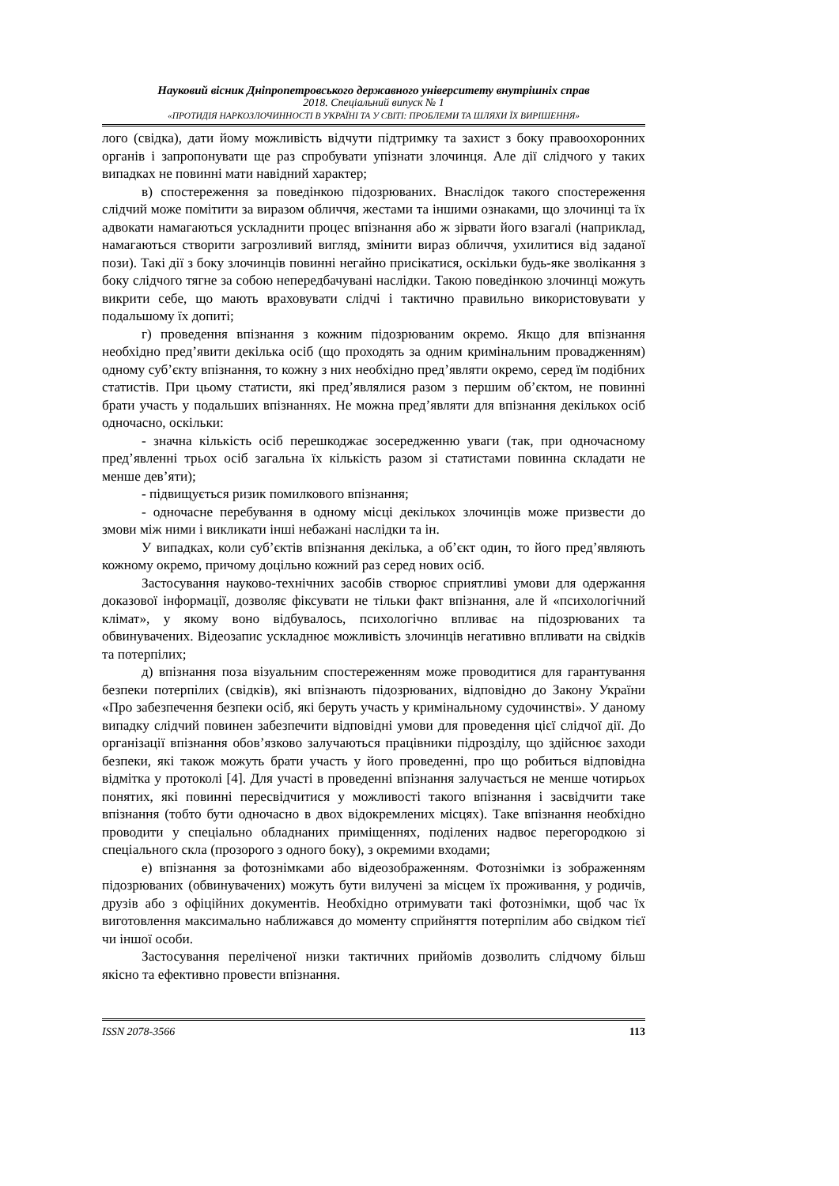Науковий вісник Дніпропетровського державного університету внутрішніх справ
2018. Спеціальний випуск № 1
«ПРОТИДІЯ НАРКОЗЛОЧИННОСТІ В УКРАЇНІ ТА У СВІТІ: ПРОБЛЕМИ ТА ШЛЯХИ ЇХ ВИРІШЕННЯ»
лого (свідка), дати йому можливість відчути підтримку та захист з боку правоохоронних органів і запропонувати ще раз спробувати упізнати злочинця. Але дії слідчого у таких випадках не повинні мати навідний характер;
в) спостереження за поведінкою підозрюваних. Внаслідок такого спостереження слідчий може помітити за виразом обличчя, жестами та іншими ознаками, що злочинці та їх адвокати намагаються ускладнити процес впізнання або ж зірвати його взагалі (наприклад, намагаються створити загрозливий вигляд, змінити вираз обличчя, ухилитися від заданої пози). Такі дії з боку злочинців повинні негайно присікатися, оскільки будь-яке зволікання з боку слідчого тягне за собою непередбачувані наслідки. Такою поведінкою злочинці можуть викрити себе, що мають враховувати слідчі і тактично правильно використовувати у подальшому їх допиті;
г) проведення впізнання з кожним підозрюваним окремо. Якщо для впізнання необхідно пред’явити декілька осіб (що проходять за одним кримінальним провадженням) одному суб’єкту впізнання, то кожну з них необхідно пред’являти окремо, серед їм подібних статистів. При цьому статисти, які пред’являлися разом з першим об’єктом, не повинні брати участь у подальших впізнаннях. Не можна пред’являти для впізнання декількох осіб одночасно, оскільки:
- значна кількість осіб перешкоджає зосередженню уваги (так, при одночасному пред’явленні трьох осіб загальна їх кількість разом зі статистами повинна складати не менше дев’яти);
- підвищується ризик помилкового впізнання;
- одночасне перебування в одному місці декількох злочинців може призвести до змови між ними і викликати інші небажані наслідки та ін.
У випадках, коли суб’єктів впізнання декілька, а об’єкт один, то його пред’являють кожному окремо, причому доцільно кожний раз серед нових осіб.
Застосування науково-технічних засобів створює сприятливі умови для одержання доказової інформації, дозволяє фіксувати не тільки факт впізнання, але й «психологічний клімат», у якому воно відбувалось, психологічно впливає на підозрюваних та обвинувачених. Відеозапис ускладнює можливість злочинців негативно впливати на свідків та потерпілих;
д) впізнання поза візуальним спостереженням може проводитися для гарантування безпеки потерпілих (свідків), які впізнають підозрюваних, відповідно до Закону України «Про забезпечення безпеки осіб, які беруть участь у кримінальному судочинстві». У даному випадку слідчий повинен забезпечити відповідні умови для проведення цієї слідчої дії. До організації впізнання обов’язково залучаються працівники підрозділу, що здійснює заходи безпеки, які також можуть брати участь у його проведенні, про що робиться відповідна відмітка у протоколі [4]. Для участі в проведенні впізнання залучається не менше чотирьох понятих, які повинні пересвідчитися у можливості такого впізнання і засвідчити таке впізнання (тобто бути одночасно в двох відокремлених місцях). Таке впізнання необхідно проводити у спеціально обладнаних приміщеннях, поділених надвоє перегородкою зі спеціального скла (прозорого з одного боку), з окремими входами;
е) впізнання за фотознімками або відеозображенням. Фотознімки із зображенням підозрюваних (обвинувачених) можуть бути вилучені за місцем їх проживання, у родичів, друзів або з офіційних документів. Необхідно отримувати такі фотознімки, щоб час їх виготовлення максимально наближався до моменту сприйняття потерпілим або свідком тієї чи іншої особи.
Застосування переліченої низки тактичних прийомів дозволить слідчому більш якісно та ефективно провести впізнання.
ISSN 2078-3566 113